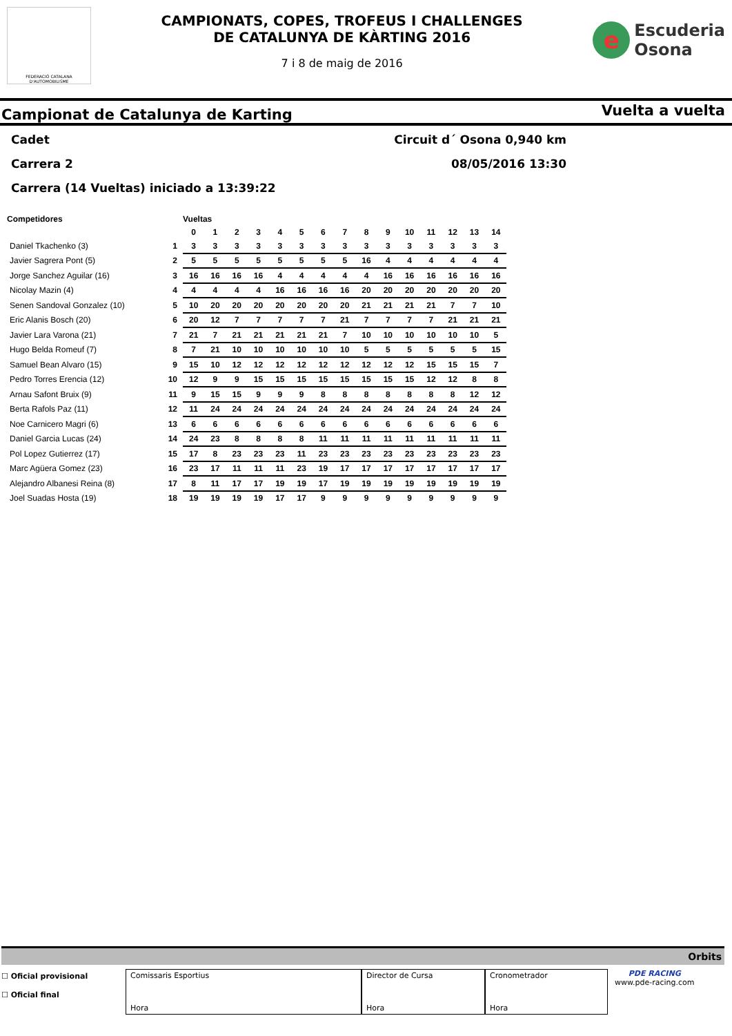FEDERACIÓ CATALANA D'AUTOMOBILISME
CAMPIONATS, COPES, TROFEUS I CHALLENGES
DE CATALUNYA DE KÀRTING 2016
7 i 8 de maig de 2016
e
Escuderia
Osona
Campionat de Catalunya de Karting Vuelta a vuelta
Cadet Circuit d´ Osona 0,940 km
Carrera 2 08/05/2016 13:30
Carrera (14 Vueltas) iniciado a 13:39:22
| Competidores | | Vueltas | | | | | | | | | | | | | | |
| --- | --- | --- | --- | --- | --- | --- | --- | --- | --- | --- | --- | --- | --- | --- | --- | --- |
| | | 0 | 1 | 2 | 3 | 4 | 5 | 6 | 7 | 8 | 9 | 10 | 11 | 12 | 13 | 14 |
| Daniel Tkachenko (3) | 1 | 3 | 3 | 3 | 3 | 3 | 3 | 3 | 3 | 3 | 3 | 3 | 3 | 3 | 3 | 3 |
| Javier Sagrera Pont (5) | 2 | 5 | 5 | 5 | 5 | 5 | 5 | 5 | 5 | 16 | 4 | 4 | 4 | 4 | 4 | 4 |
| Jorge Sanchez Aguilar (16) | 3 | 16 | 16 | 16 | 16 | 4 | 4 | 4 | 4 | 4 | 16 | 16 | 16 | 16 | 16 | 16 |
| Nicolay Mazin (4) | 4 | 4 | 4 | 4 | 4 | 16 | 16 | 16 | 16 | 20 | 20 | 20 | 20 | 20 | 20 | 20 |
| Senen Sandoval Gonzalez (10) | 5 | 10 | 20 | 20 | 20 | 20 | 20 | 20 | 20 | 21 | 21 | 21 | 21 | 7 | 7 | 10 |
| Eric Alanis Bosch (20) | 6 | 20 | 12 | 7 | 7 | 7 | 7 | 7 | 21 | 7 | 7 | 7 | 7 | 21 | 21 | 21 |
| Javier Lara Varona (21) | 7 | 21 | 7 | 21 | 21 | 21 | 21 | 21 | 7 | 10 | 10 | 10 | 10 | 10 | 10 | 5 |
| Hugo Belda Romeuf (7) | 8 | 7 | 21 | 10 | 10 | 10 | 10 | 10 | 10 | 5 | 5 | 5 | 5 | 5 | 5 | 15 |
| Samuel Bean Alvaro (15) | 9 | 15 | 10 | 12 | 12 | 12 | 12 | 12 | 12 | 12 | 12 | 12 | 15 | 15 | 15 | 7 |
| Pedro Torres Erencia (12) | 10 | 12 | 9 | 9 | 15 | 15 | 15 | 15 | 15 | 15 | 15 | 15 | 12 | 12 | 8 | 8 |
| Arnau Safont Bruix (9) | 11 | 9 | 15 | 15 | 9 | 9 | 9 | 8 | 8 | 8 | 8 | 8 | 8 | 8 | 12 | 12 |
| Berta Rafols Paz (11) | 12 | 11 | 24 | 24 | 24 | 24 | 24 | 24 | 24 | 24 | 24 | 24 | 24 | 24 | 24 | 24 |
| Noe Carnicero Magri (6) | 13 | 6 | 6 | 6 | 6 | 6 | 6 | 6 | 6 | 6 | 6 | 6 | 6 | 6 | 6 | 6 |
| Daniel Garcia Lucas (24) | 14 | 24 | 23 | 8 | 8 | 8 | 8 | 11 | 11 | 11 | 11 | 11 | 11 | 11 | 11 | 11 |
| Pol Lopez Gutierrez (17) | 15 | 17 | 8 | 23 | 23 | 23 | 11 | 23 | 23 | 23 | 23 | 23 | 23 | 23 | 23 | 23 |
| Marc Agüera Gomez (23) | 16 | 23 | 17 | 11 | 11 | 11 | 23 | 19 | 17 | 17 | 17 | 17 | 17 | 17 | 17 | 17 |
| Alejandro Albanesi Reina (8) | 17 | 8 | 11 | 17 | 17 | 19 | 19 | 17 | 19 | 19 | 19 | 19 | 19 | 19 | 19 | 19 |
| Joel Suadas Hosta (19) | 18 | 19 | 19 | 19 | 19 | 17 | 17 | 9 | 9 | 9 | 9 | 9 | 9 | 9 | 9 | 9 |
Orbits
☐ Oficial provisional
☐ Oficial final
Comissaris Esportius
Hora
Director de Cursa
Hora
Cronometrador
Hora
PDE RACING
www.pde-racing.com